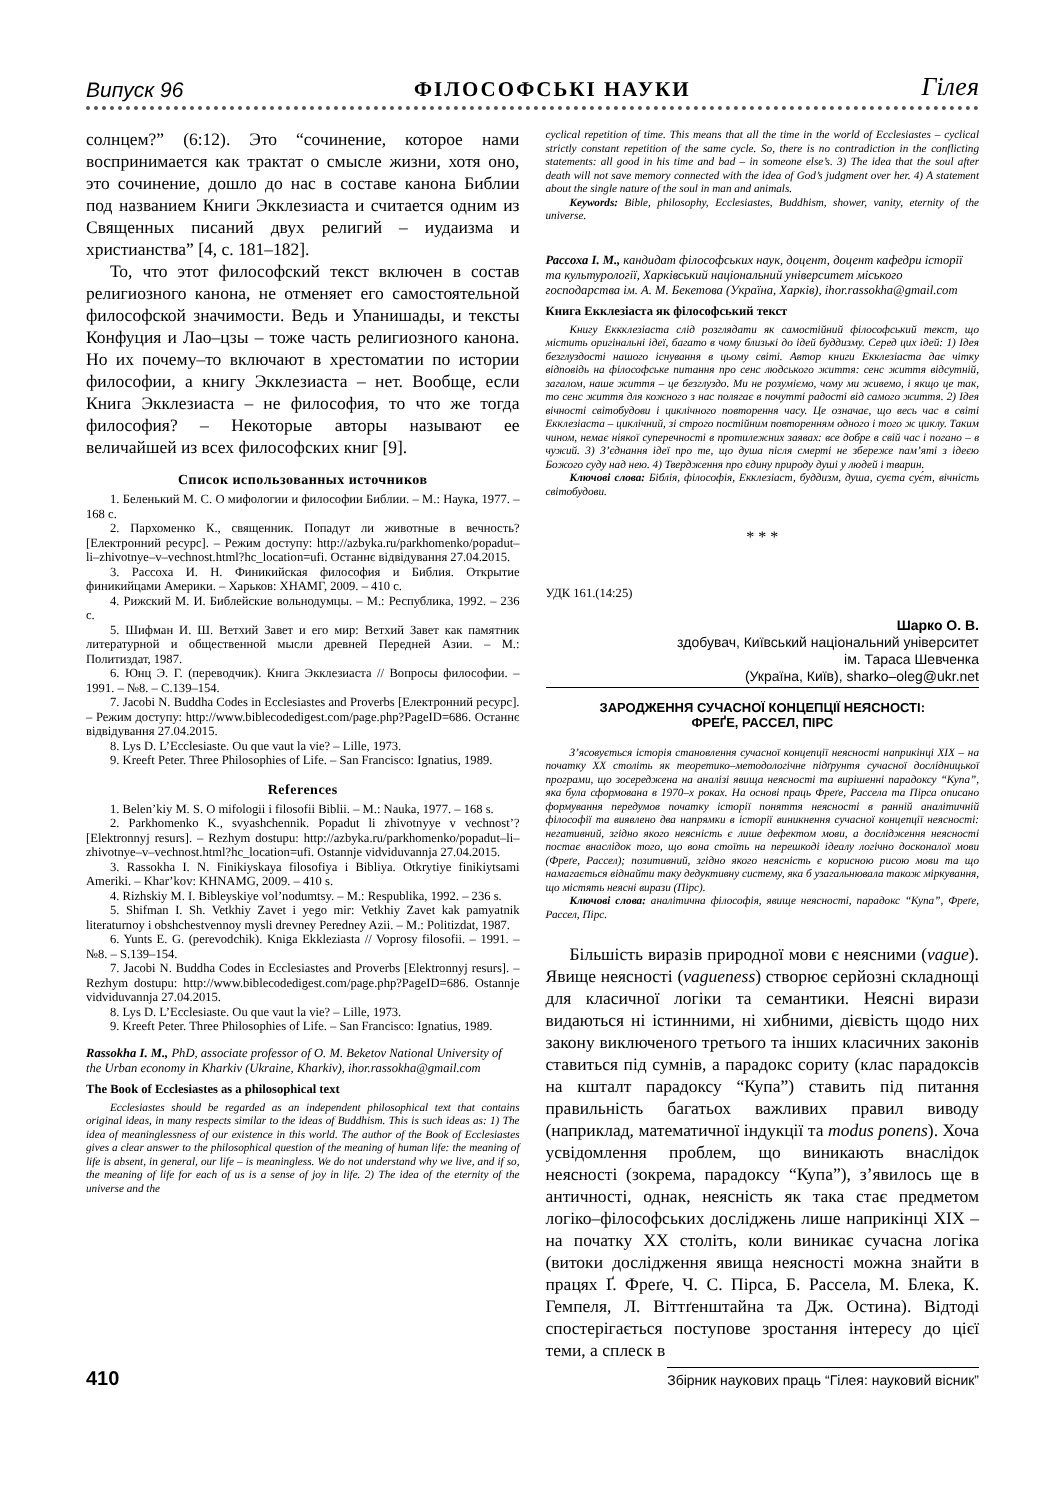Випуск 96 ФІЛОСОФСЬКІ НАУКИ Гілея
солнцем?” (6:12). Это “сочинение, которое нами воспринимается как трактат о смысле жизни, хотя оно, это сочинение, дошло до нас в составе канона Библии под названием Книги Экклезиаста и считается одним из Священных писаний двух религий – иудаизма и христианства” [4, с. 181–182].
То, что этот философский текст включен в состав религиозного канона, не отменяет его самостоятельной философской значимости. Ведь и Упанишады, и тексты Конфуция и Лао–цзы – тоже часть религиозного канона. Но их почему–то включают в хрестоматии по истории философии, а книгу Экклезиаста – нет. Вообще, если Книга Экклезиаста – не философия, то что же тогда философия? – Некоторые авторы называют ее величайшей из всех философских книг [9].
Список использованных источников
1. Беленький М. С. О мифологии и философии Библии. – М.: Наука, 1977. – 168 с.
2. Пархоменко К., священник. Попадут ли животные в вечность? [Електронний ресурс]. – Режим доступу: http://azbyka.ru/parkhomenko/popadut–li–zhivotnye–v–vechnost.html?hc_location=ufi. Останнє відвідування 27.04.2015.
3. Рассоха И. Н. Финикийская философия и Библия. Открытие финикийцами Америки. – Харьков: ХНАМГ, 2009. – 410 с.
4. Рижский М. И. Библейские вольнодумцы. – М.: Республика, 1992. – 236 с.
5. Шифман И. Ш. Ветхий Завет и его мир: Ветхий Завет как памятник литературной и общественной мысли древней Передней Азии. – М.: Политиздат, 1987.
6. Юнц Э. Г. (переводчик). Книга Экклезиаста // Вопросы философии. – 1991. – №8. – С.139–154.
7. Jacobi N. Buddha Codes in Ecclesiastes and Proverbs [Електронний ресурс]. – Режим доступу: http://www.biblecodedigest.com/page.php?PageID=686. Останнє відвідування 27.04.2015.
8. Lys D. L’Ecclesiaste. Ou que vaut la vie? – Lille, 1973.
9. Kreeft Peter. Three Philosophies of Life. – San Francisco: Ignatius, 1989.
References
1. Belen’kiy M. S. O mifologii i filosofii Biblii. – M.: Nauka, 1977. – 168 s.
2. Parkhomenko K., svyashchennik. Popadut li zhivotnyye v vechnost’? [Elektronnyj resurs]. – Rezhym dostupu: http://azbyka.ru/parkhomenko/popadut–li–zhivotnye–v–vechnost.html?hc_location=ufi. Ostannje vidviduvannja 27.04.2015.
3. Rassokha I. N. Finikiyskaya filosofiya i Bibliya. Otkrytiye finikiytsami Ameriki. – Khar’kov: KHNAMG, 2009. – 410 s.
4. Rizhskiy M. I. Bibleyskiye vol’nodumtsy. – M.: Respublika, 1992. – 236 s.
5. Shifman I. Sh. Vetkhiy Zavet i yego mir: Vetkhiy Zavet kak pamyatnik literaturnoy i obshchestvennoy mysli drevney Peredney Azii. – M.: Politizdat, 1987.
6. Yunts E. G. (perevodchik). Kniga Ekkleziasta // Voprosy filosofii. – 1991. – №8. – S.139–154.
7. Jacobi N. Buddha Codes in Ecclesiastes and Proverbs [Elektronnyj resurs]. – Rezhym dostupu: http://www.biblecodedigest.com/page.php?PageID=686. Ostannje vidviduvannja 27.04.2015.
8. Lys D. L’Ecclesiaste. Ou que vaut la vie? – Lille, 1973.
9. Kreeft Peter. Three Philosophies of Life. – San Francisco: Ignatius, 1989.
Rassokha I. M., PhD, associate professor of O. M. Beketov National University of the Urban economy in Kharkiv (Ukraine, Kharkiv), ihor.rassokha@gmail.com
The Book of Ecclesiastes as a philosophical text
Ecclesiastes should be regarded as an independent philosophical text that contains original ideas, in many respects similar to the ideas of Buddhism. This is such ideas as: 1) The idea of meaninglessness of our existence in this world. The author of the Book of Ecclesiastes gives a clear answer to the philosophical question of the meaning of human life: the meaning of life is absent, in general, our life – is meaningless. We do not understand why we live, and if so, the meaning of life for each of us is a sense of joy in life. 2) The idea of the eternity of the universe and the
cyclical repetition of time. This means that all the time in the world of Ecclesiastes – cyclical strictly constant repetition of the same cycle. So, there is no contradiction in the conflicting statements: all good in his time and bad – in someone else’s. 3) The idea that the soul after death will not save memory connected with the idea of God’s judgment over her. 4) A statement about the single nature of the soul in man and animals.
Keywords: Bible, philosophy, Ecclesiastes, Buddhism, shower, vanity, eternity of the universe.
Рассоха І. М., кандидат філософських наук, доцент, доцент кафедри історії та культурології, Харківський національний університет міського господарства ім. А. М. Бекетова (Україна, Харків), ihor.rassokha@gmail.com
Книга Екклезіаста як філософський текст
Книгу Еккклезіаста слід розглядати як самостійний філософський текст, що містить оригінальні ідеї, багато в чому близькі до ідей буддизму. Серед цих ідей: 1) Ідея безглуздості нашого існування в цьому світі. Автор книги Екклезіаста дає чітку відповідь на філософське питання про сенс людського життя: сенс життя відсутній, загалом, наше життя – це безглуздо. Ми не розуміємо, чому ми живемо, і якщо це так, то сенс життя для кожного з нас полягає в почутті радості від самого життя. 2) Ідея вічності світобудови і циклічного повторення часу. Це означає, що весь час в світі Екклезіаста – циклічний, зі строго постійним повторенням одного і того ж циклу. Таким чином, немає ніякої суперечності в протилежних заявах: все добре в свій час і погано – в чужий. 3) З’єднання ідеї про те, що душа після смерті не збереже пам’яті з ідеєю Божого суду над нею. 4) Твердження про єдину природу душі у людей і тварин.
Ключові слова: Біблія, філософія, Екклезіаст, буддизм, душа, суєта сує́т, вічність світобудови.
* * *
УДК 161.(14:25)
Шарко О. В.
здобувач, Київський національний університет
ім. Тараса Шевченка
(Україна, Київ), sharko–oleg@ukr.net
ЗАРОДЖЕННЯ СУЧАСНОЇ КОНЦЕПЦІЇ НЕЯСНОСТІ:
ФРЕҐЕ, РАССЕЛ, ПІРС
З’ясовується історія становлення сучасної концепції неясності наприкінці XIX – на початку XX століть як теоретико–методологічне підґрунтя сучасної дослідницької програми, що зосереджена на аналізі явища неясності та вирішенні парадоксу “Купа”, яка була сформована в 1970–х роках. На основі праць Фреґе, Рассела та Пірса описано формування передумов початку історії поняття неясності в ранній аналітичній філософії та виявлено два напрямки в історії виникнення сучасної концепції неясності: негативний, згідно якого неясність є лише дефектом мови, а дослідження неясності постає внаслідок того, що вона стоїть на перешкоді ідеалу логічно досконалої мови (Фреґе, Рассел); позитивний, згідно якого неясність є корисною рисою мови та що намагається віднайти таку дедуктивну систему, яка б узагальнювала також міркування, що містять неясні вирази (Пірс).
Ключові слова: аналітична філософія, явище неясності, парадокс “Купа”, Фреґе, Рассел, Пірс.
Більшість виразів природної мови є неясними (vague). Явище неясності (vagueness) створює серйозні складнощі для класичної логіки та семантики. Неясні вирази видаються ні істинними, ні хибними, дієвість щодо них закону виключеного третього та інших класичних законів ставиться під сумнів, а парадокс сориту (клас парадоксів на кшталт парадоксу “Купа”) ставить під питання правильність багатьох важливих правил виводу (наприклад, математичної індукції та modus ponens). Хоча усвідомлення проблем, що виникають внаслідок неясності (зокрема, парадоксу “Купа”), з’явилось ще в античності, однак, неясність як така стає предметом логіко–філософських досліджень лише наприкінці XIX – на початку XX століть, коли виникає сучасна логіка (витоки дослідження явища неясності можна знайти в працях Ґ. Фреґе, Ч. С. Пірса, Б. Рассела, М. Блека, К. Гемпеля, Л. Віттґенштайна та Дж. Остина). Відтоді спостерігається поступове зростання інтересу до цієї теми, а сплеск в
410 Збірник наукових праць “Гілея: науковий вісник”